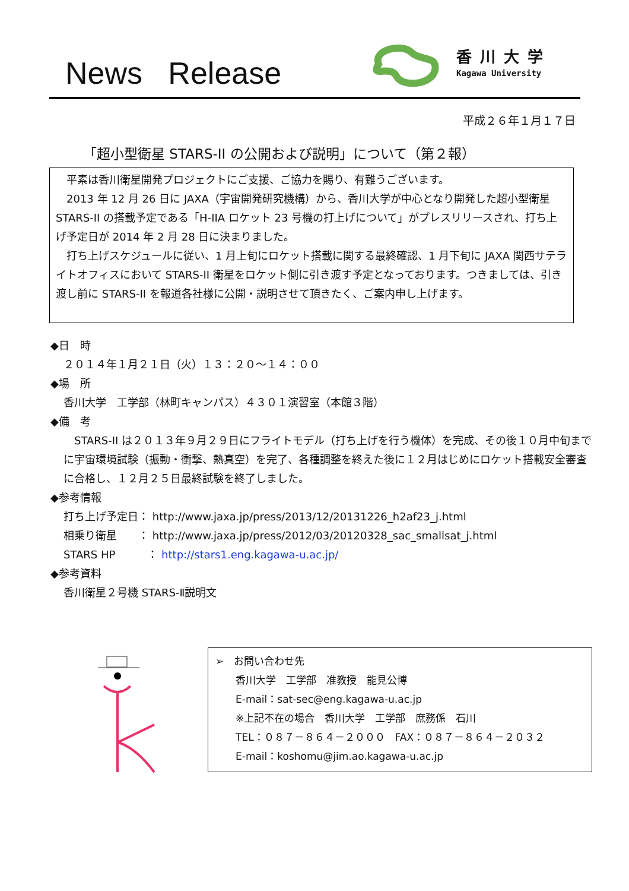News Release
香川大学
Kagawa University
平成２６年１月１７日
「超小型衛星 STARS-II の公開および説明」について（第２報）
　平素は香川衛星開発プロジェクトにご支援、ご協力を賜り、有難うございます。
　2013 年 12 月 26 日に JAXA（宇宙開発研究機構）から、香川大学が中心となり開発した超小型衛星 STARS-II の搭載予定である「H-IIA ロケット 23 号機の打上げについて」がプレスリリースされ、打ち上げ予定日が 2014 年 2 月 28 日に決まりました。
　打ち上げスケジュールに従い、1 月上旬にロケット搭載に関する最終確認、1 月下旬に JAXA 関西サテライトオフィスにおいて STARS-II 衛星をロケット側に引き渡す予定となっております。つきましては、引き渡し前に STARS-II を報道各社様に公開・説明させて頂きたく、ご案内申し上げます。
◆日　時
２０１４年１月２１日（火）１３：２０～１４：００
◆場　所
香川大学　工学部（林町キャンパス）４３０１演習室（本館３階）
◆備　考
　STARS-II は２０１３年９月２９日にフライトモデル（打ち上げを行う機体）を完成、その後１０月中旬までに宇宙環境試験（振動・衝撃、熱真空）を完了、各種調整を終えた後に１２月はじめにロケット搭載安全審査に合格し、１２月２５日最終試験を終了しました。
◆参考情報
打ち上げ予定日： http://www.jaxa.jp/press/2013/12/20131226_h2af23_j.html
相乗り衛星　　： http://www.jaxa.jp/press/2012/03/20120328_sac_smallsat_j.html
STARS HP　　　： http://stars1.eng.kagawa-u.ac.jp/
◆参考資料
香川衛星２号機 STARS-Ⅱ説明文
➢　お問い合わせ先
　　香川大学　工学部　准教授　能見公博
　　E-mail：sat-sec@eng.kagawa-u.ac.jp
　　※上記不在の場合　香川大学　工学部　庶務係　石川
　　TEL：０８７－８６４－２０００　FAX：０８７－８６４－２０３２
　　E-mail：koshomu@jim.ao.kagawa-u.ac.jp